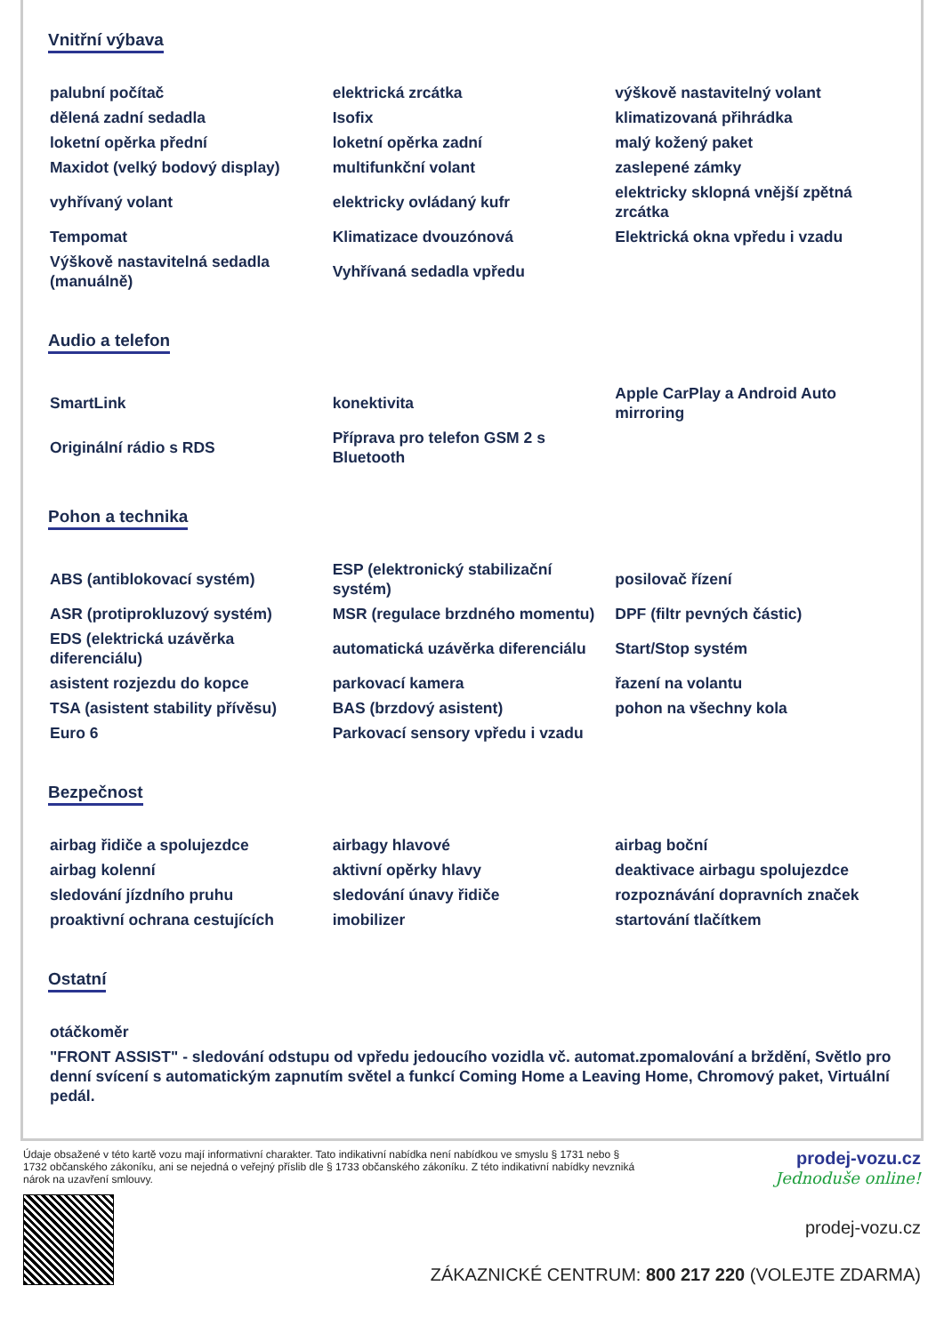Vnitřní výbava
| palubní počítač | elektrická zrcátka | výškově nastavitelný volant |
| dělená zadní sedadla | Isofix | klimatizovaná přihrádka |
| loketní opěrka přední | loketní opěrka zadní | malý kožený paket |
| Maxidot (velký bodový display) | multifunkční volant | zaslepené zámky |
| vyhřívaný volant | elektricky ovládaný kufr | elektricky sklopná vnější zpětná zrcátka |
| Tempomat | Klimatizace dvouzónová | Elektrická okna vpředu i vzadu |
| Výškově nastavitelná sedadla (manuálně) | Vyhřívaná sedadla vpředu | |
Audio a telefon
| SmartLink | konektivita | Apple CarPlay a Android Auto mirroring |
| Originální rádio s RDS | Příprava pro telefon GSM 2 s Bluetooth | |
Pohon a technika
| ABS (antiblokovací systém) | ESP (elektronický stabilizační systém) | posilovač řízení |
| ASR (protiprokluzový systém) | MSR (regulace brzdného momentu) | DPF (filtr pevných částic) |
| EDS (elektrická uzávěrka diferenciálu) | automatická uzávěrka diferenciálu | Start/Stop systém |
| asistent rozjezdu do kopce | parkovací kamera | řazení na volantu |
| TSA (asistent stability přívěsu) | BAS (brzdový asistent) | pohon na všechny kola |
| Euro 6 | Parkovací sensory vpředu i vzadu | |
Bezpečnost
| airbag řidiče a spolujezdce | airbagy hlavové | airbag boční |
| airbag kolenní | aktivní opěrky hlavy | deaktivace airbagu spolujezdce |
| sledování jízdního pruhu | sledování únavy řidiče | rozpoznávání dopravních značek |
| proaktivní ochrana cestujících | imobilizer | startování tlačítkem |
Ostatní
| otáčkoměr |
| "FRONT ASSIST" - sledování odstupu od vpředu jedoucího vozidla vč. automat.zpomalování a brždění, Světlo pro denní svícení s automatickým zapnutím světel a funkcí Coming Home a Leaving Home, Chromový paket, Virtuální pedál. |
Údaje obsažené v této kartě vozu mají informativní charakter. Tato indikativní nabídka není nabídkou ve smyslu § 1731 nebo § 1732 občanského zákoníku, ani se nejedná o veřejný příslib dle § 1733 občanského zákoníku. Z této indikativní nabídky nevzniká nárok na uzavření smlouvy.
prodej-vozu.cz
Jednoduše online!
prodej-vozu.cz
ZÁKAZNICKÉ CENTRUM: 800 217 220 (VOLEJTE ZDARMA)